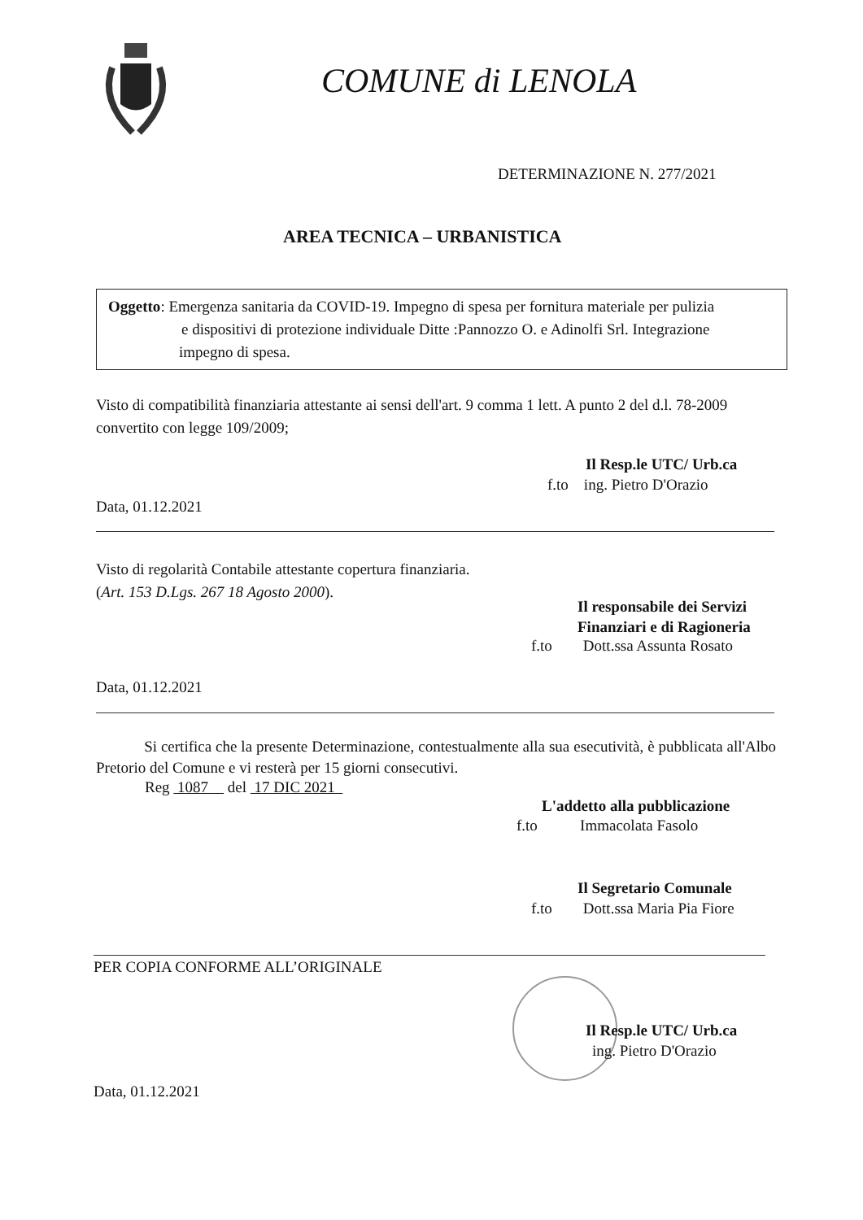COMUNE di LENOLA
DETERMINAZIONE N. 277/2021
AREA TECNICA – URBANISTICA
Oggetto: Emergenza sanitaria da COVID-19. Impegno di spesa per fornitura materiale per pulizia
e dispositivi di protezione individuale Ditte :Pannozzo O. e Adinolfi Srl. Integrazione
impegno di spesa.
Visto di compatibilità finanziaria attestante ai sensi dell'art. 9 comma 1 lett. A punto 2 del d.l. 78-2009 convertito con legge 109/2009;
Il Resp.le UTC/ Urb.ca
f.to ing. Pietro D'Orazio
Data, 01.12.2021
Visto di regolarità Contabile attestante copertura finanziaria.
(Art. 153 D.Lgs. 267 18 Agosto 2000).
Il responsabile dei Servizi
Finanziari e di Ragioneria
f.to Dott.ssa Assunta Rosato
Data, 01.12.2021
Si certifica che la presente Determinazione, contestualmente alla sua esecutività, è pubblicata all'Albo Pretorio del Comune e vi resterà per 15 giorni consecutivi.
Reg 1087 del 17 DIC 2021
L'addetto alla pubblicazione
f.to Immacolata Fasolo
Il Segretario Comunale
f.to Dott.ssa Maria Pia Fiore
PER COPIA CONFORME ALL’ORIGINALE
Il Resp.le UTC/ Urb.ca
ing. Pietro D'Orazio
Data, 01.12.2021